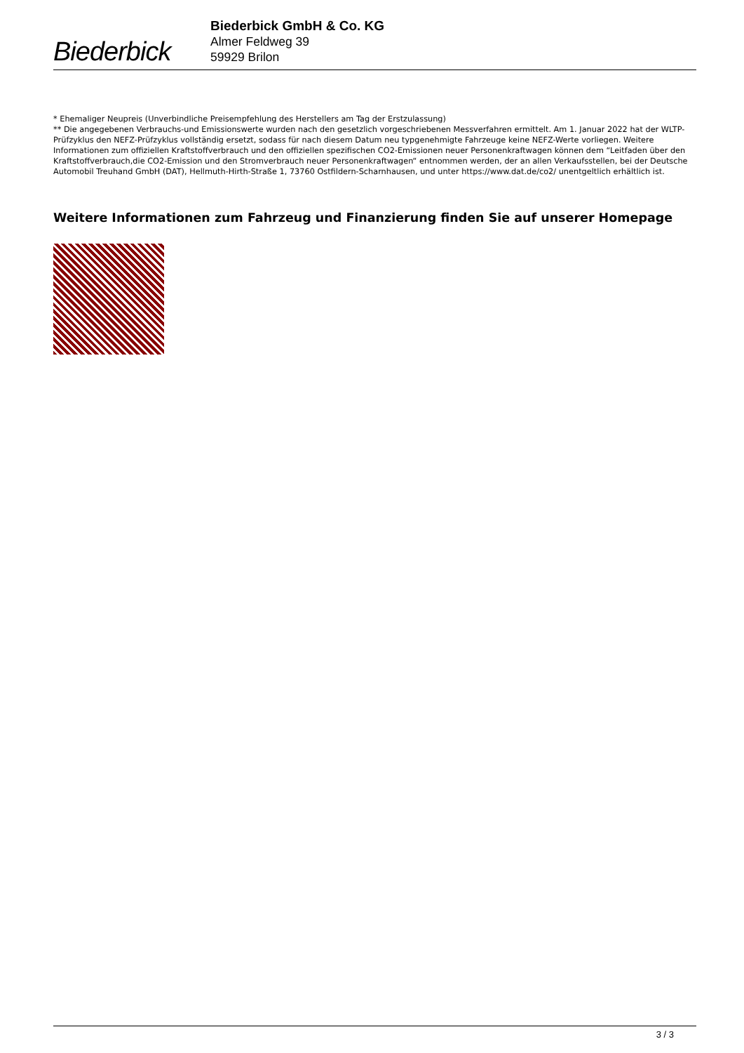Biederbick
Biederbick GmbH & Co. KG
Almer Feldweg 39
59929 Brilon
* Ehemaliger Neupreis (Unverbindliche Preisempfehlung des Herstellers am Tag der Erstzulassung)
** Die angegebenen Verbrauchs-und Emissionswerte wurden nach den gesetzlich vorgeschriebenen Messverfahren ermittelt. Am 1. Januar 2022 hat der WLTP-Prüfzyklus den NEFZ-Prüfzyklus vollständig ersetzt, sodass für nach diesem Datum neu typgenehmigte Fahrzeuge keine NEFZ-Werte vorliegen. Weitere Informationen zum offiziellen Kraftstoffverbrauch und den offiziellen spezifischen CO2-Emissionen neuer Personenkraftwagen können dem “Leitfaden über den Kraftstoffverbrauch,die CO2-Emission und den Stromverbrauch neuer Personenkraftwagen“ entnommen werden, der an allen Verkaufsstellen, bei der Deutsche Automobil Treuhand GmbH (DAT), Hellmuth-Hirth-Straße 1, 73760 Ostfildern-Scharnhausen, und unter https://www.dat.de/co2/ unentgeltlich erhältlich ist.
Weitere Informationen zum Fahrzeug und Finanzierung finden Sie auf unserer Homepage
3 / 3